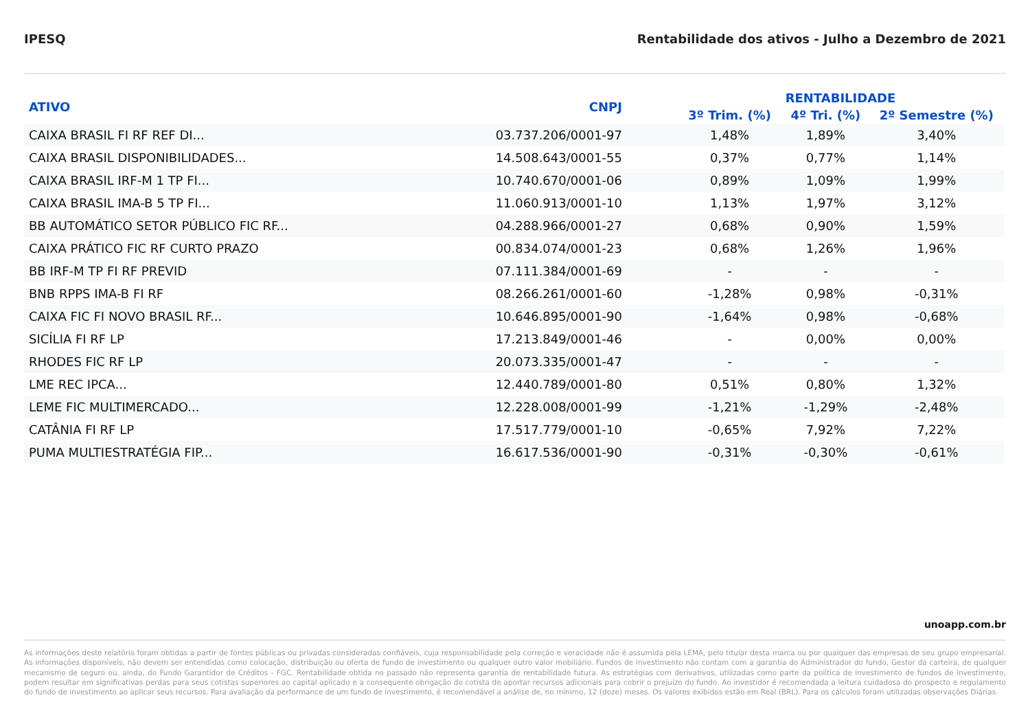IPESQ Rentabilidade dos ativos - Julho a Dezembro de 2021
| ATIVO | CNPJ | RENTABILIDADE | | |
| --- | --- | --- | --- | --- |
| | | 3º Trim. (%) | 4º Tri. (%) | 2º Semestre (%) |
| CAIXA BRASIL FI RF REF DI... | 03.737.206/0001-97 | 1,48% | 1,89% | 3,40% |
| CAIXA BRASIL DISPONIBILIDADES... | 14.508.643/0001-55 | 0,37% | 0,77% | 1,14% |
| CAIXA BRASIL IRF-M 1 TP FI... | 10.740.670/0001-06 | 0,89% | 1,09% | 1,99% |
| CAIXA BRASIL IMA-B 5 TP FI... | 11.060.913/0001-10 | 1,13% | 1,97% | 3,12% |
| BB AUTOMÁTICO SETOR PÚBLICO FIC RF... | 04.288.966/0001-27 | 0,68% | 0,90% | 1,59% |
| CAIXA PRÁTICO FIC RF CURTO PRAZO | 00.834.074/0001-23 | 0,68% | 1,26% | 1,96% |
| BB IRF-M TP FI RF PREVID | 07.111.384/0001-69 | - | - | - |
| BNB RPPS IMA-B FI RF | 08.266.261/0001-60 | -1,28% | 0,98% | -0,31% |
| CAIXA FIC FI NOVO BRASIL RF... | 10.646.895/0001-90 | -1,64% | 0,98% | -0,68% |
| SICÍLIA FI RF LP | 17.213.849/0001-46 | - | 0,00% | 0,00% |
| RHODES FIC RF LP | 20.073.335/0001-47 | - | - | - |
| LME REC IPCA... | 12.440.789/0001-80 | 0,51% | 0,80% | 1,32% |
| LEME FIC MULTIMERCADO... | 12.228.008/0001-99 | -1,21% | -1,29% | -2,48% |
| CATÂNIA FI RF LP | 17.517.779/0001-10 | -0,65% | 7,92% | 7,22% |
| PUMA MULTIESTRATÉGIA FIP... | 16.617.536/0001-90 | -0,31% | -0,30% | -0,61% |
unoapp.com.br
As informações deste relatório foram obtidas a partir de fontes públicas ou privadas consideradas confiáveis, cuja responsabilidade pela correção e veracidade não é assumida pela LEMA, pelo titular desta marca ou por qualquer das empresas de seu grupo empresarial. As informações disponíveis, não devem ser entendidas como colocação, distribuição ou oferta de fundo de investimento ou qualquer outro valor mobiliário. Fundos de investimento não contam com a garantia do Administrador do fundo, Gestor da carteira, de qualquer mecanismo de seguro ou, ainda, do Fundo Garantidor de Créditos - FGC. Rentabilidade obtida no passado não representa garantia de rentabilidade futura. As estratégias com derivativos, utilizadas como parte da política de investimento de fundos de investimento, podem resultar em significativas perdas para seus cotistas superiores ao capital aplicado e a consequente obrigação do cotista de aportar recursos adicionais para cobrir o prejuízo do fundo. Ao investidor é recomendada a leitura cuidadosa do prospecto e regulamento do fundo de investimento ao aplicar seus recursos. Para avaliação da performance de um fundo de investimento, é recomendável a análise de, no mínimo, 12 (doze) meses. Os valores exibidos estão em Real (BRL). Para os cálculos foram utilizadas observações Diárias.